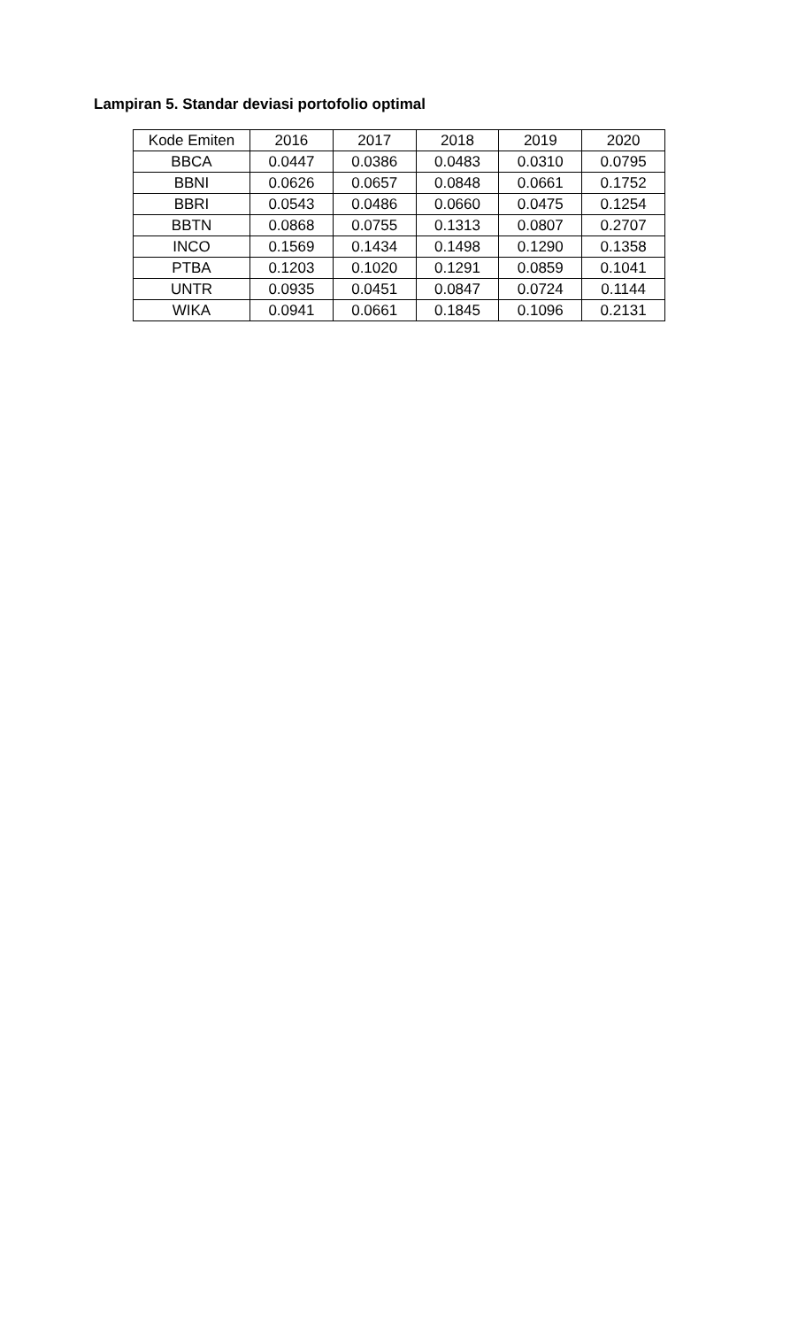Lampiran 5. Standar deviasi portofolio optimal
| Kode Emiten | 2016 | 2017 | 2018 | 2019 | 2020 |
| --- | --- | --- | --- | --- | --- |
| BBCA | 0.0447 | 0.0386 | 0.0483 | 0.0310 | 0.0795 |
| BBNI | 0.0626 | 0.0657 | 0.0848 | 0.0661 | 0.1752 |
| BBRI | 0.0543 | 0.0486 | 0.0660 | 0.0475 | 0.1254 |
| BBTN | 0.0868 | 0.0755 | 0.1313 | 0.0807 | 0.2707 |
| INCO | 0.1569 | 0.1434 | 0.1498 | 0.1290 | 0.1358 |
| PTBA | 0.1203 | 0.1020 | 0.1291 | 0.0859 | 0.1041 |
| UNTR | 0.0935 | 0.0451 | 0.0847 | 0.0724 | 0.1144 |
| WIKA | 0.0941 | 0.0661 | 0.1845 | 0.1096 | 0.2131 |